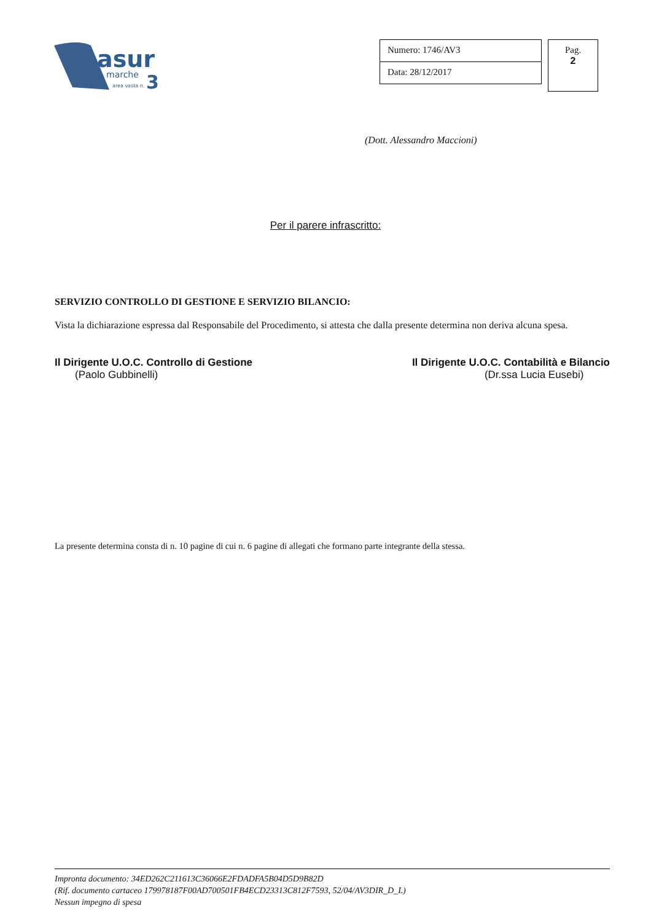asur
marche
area vasta n.
3
Numero: 1746/AV3
Data: 28/12/2017
Pag.
2
(Dott. Alessandro Maccioni)
Per il parere infrascritto:
SERVIZIO CONTROLLO DI GESTIONE E SERVIZIO BILANCIO:
Vista la dichiarazione espressa dal Responsabile del Procedimento, si attesta che dalla presente determina non deriva alcuna spesa.
Il Dirigente U.O.C. Controllo di Gestione
(Paolo Gubbinelli)
Il Dirigente U.O.C. Contabilità e Bilancio
(Dr.ssa Lucia Eusebi)
La presente determina consta di n. 10 pagine di cui n. 6 pagine di allegati che formano parte integrante della stessa.
Impronta documento: 34ED262C211613C36066E2FDADFA5B04D5D9B82D
(Rif. documento cartaceo 179978187F00AD700501FB4ECD23313C812F7593, 52/04/AV3DIR_D_L)
Nessun impegno di spesa